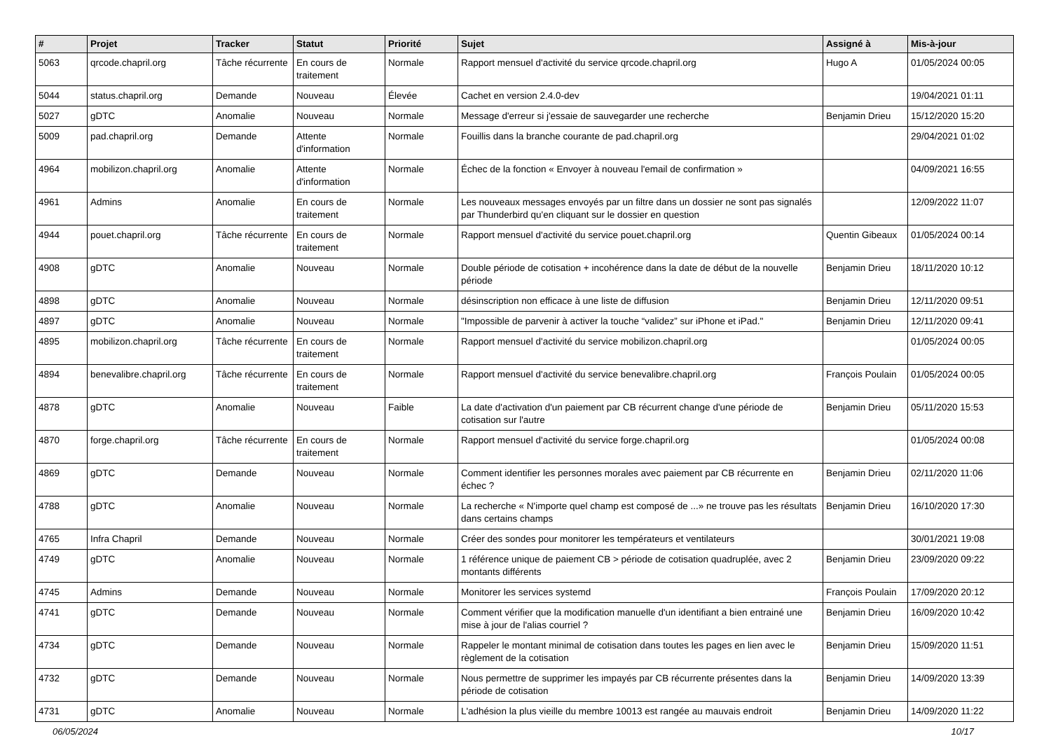| # | Projet | Tracker | Statut | Priorité | Sujet | Assigné à | Mis-à-jour |
| --- | --- | --- | --- | --- | --- | --- | --- |
| 5063 | qrcode.chapril.org | Tâche récurrente | En cours de traitement | Normale | Rapport mensuel d'activité du service qrcode.chapril.org | Hugo A | 01/05/2024 00:05 |
| 5044 | status.chapril.org | Demande | Nouveau | Élevée | Cachet en version 2.4.0-dev | | 19/04/2021 01:11 |
| 5027 | gDTC | Anomalie | Nouveau | Normale | Message d'erreur si j'essaie de sauvegarder une recherche | Benjamin Drieu | 15/12/2020 15:20 |
| 5009 | pad.chapril.org | Demande | Attente d'information | Normale | Fouillis dans la branche courante de pad.chapril.org | | 29/04/2021 01:02 |
| 4964 | mobilizon.chapril.org | Anomalie | Attente d'information | Normale | Échec de la fonction « Envoyer à nouveau l'email de confirmation » | | 04/09/2021 16:55 |
| 4961 | Admins | Anomalie | En cours de traitement | Normale | Les nouveaux messages envoyés par un filtre dans un dossier ne sont pas signalés par Thunderbird qu'en cliquant sur le dossier en question | | 12/09/2022 11:07 |
| 4944 | pouet.chapril.org | Tâche récurrente | En cours de traitement | Normale | Rapport mensuel d'activité du service pouet.chapril.org | Quentin Gibeaux | 01/05/2024 00:14 |
| 4908 | gDTC | Anomalie | Nouveau | Normale | Double période de cotisation + incohérence dans la date de début de la nouvelle période | Benjamin Drieu | 18/11/2020 10:12 |
| 4898 | gDTC | Anomalie | Nouveau | Normale | désinscription non efficace à une liste de diffusion | Benjamin Drieu | 12/11/2020 09:51 |
| 4897 | gDTC | Anomalie | Nouveau | Normale | "Impossible de parvenir à activer la touche “validez” sur iPhone et iPad." | Benjamin Drieu | 12/11/2020 09:41 |
| 4895 | mobilizon.chapril.org | Tâche récurrente | En cours de traitement | Normale | Rapport mensuel d'activité du service mobilizon.chapril.org | | 01/05/2024 00:05 |
| 4894 | benevalibre.chapril.org | Tâche récurrente | En cours de traitement | Normale | Rapport mensuel d'activité du service benevalibre.chapril.org | François Poulain | 01/05/2024 00:05 |
| 4878 | gDTC | Anomalie | Nouveau | Faible | La date d'activation d'un paiement par CB récurrent change d'une période de cotisation sur l'autre | Benjamin Drieu | 05/11/2020 15:53 |
| 4870 | forge.chapril.org | Tâche récurrente | En cours de traitement | Normale | Rapport mensuel d'activité du service forge.chapril.org | | 01/05/2024 00:08 |
| 4869 | gDTC | Demande | Nouveau | Normale | Comment identifier les personnes morales avec paiement par CB récurrente en échec ? | Benjamin Drieu | 02/11/2020 11:06 |
| 4788 | gDTC | Anomalie | Nouveau | Normale | La recherche « N'importe quel champ est composé de ...» ne trouve pas les résultats dans certains champs | Benjamin Drieu | 16/10/2020 17:30 |
| 4765 | Infra Chapril | Demande | Nouveau | Normale | Créer des sondes pour monitorer les températeurs et ventilateurs | | 30/01/2021 19:08 |
| 4749 | gDTC | Anomalie | Nouveau | Normale | 1 référence unique de paiement CB > période de cotisation quadruplée, avec 2 montants différents | Benjamin Drieu | 23/09/2020 09:22 |
| 4745 | Admins | Demande | Nouveau | Normale | Monitorer les services systemd | François Poulain | 17/09/2020 20:12 |
| 4741 | gDTC | Demande | Nouveau | Normale | Comment vérifier que la modification manuelle d'un identifiant a bien entrainé une mise à jour de l'alias courriel ? | Benjamin Drieu | 16/09/2020 10:42 |
| 4734 | gDTC | Demande | Nouveau | Normale | Rappeler le montant minimal de cotisation dans toutes les pages en lien avec le règlement de la cotisation | Benjamin Drieu | 15/09/2020 11:51 |
| 4732 | gDTC | Demande | Nouveau | Normale | Nous permettre de supprimer les impayés par CB récurrente présentes dans la période de cotisation | Benjamin Drieu | 14/09/2020 13:39 |
| 4731 | gDTC | Anomalie | Nouveau | Normale | L'adhésion la plus vieille du membre 10013 est rangée au mauvais endroit | Benjamin Drieu | 14/09/2020 11:22 |
06/05/2024 10/17